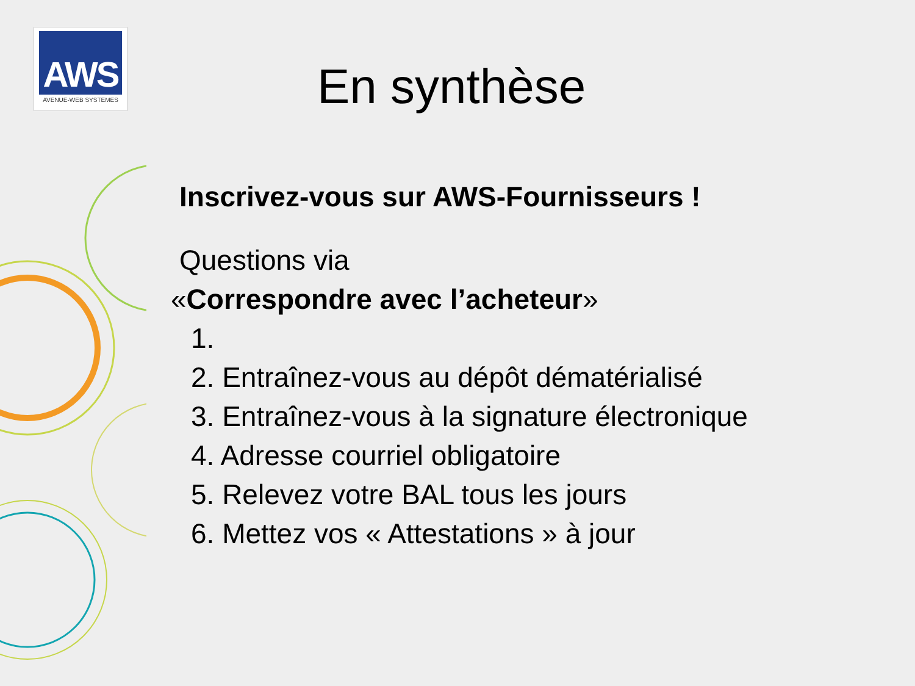AWS
AVENUE-WEB SYSTEMES
En synthèse
Inscrivez-vous sur AWS-Fournisseurs !
Questions via
«Correspondre avec l’acheteur»
1.
2. Entraînez-vous au dépôt dématérialisé
3. Entraînez-vous à la signature électronique
4. Adresse courriel obligatoire
5. Relevez votre BAL tous les jours
6. Mettez vos « Attestations » à jour